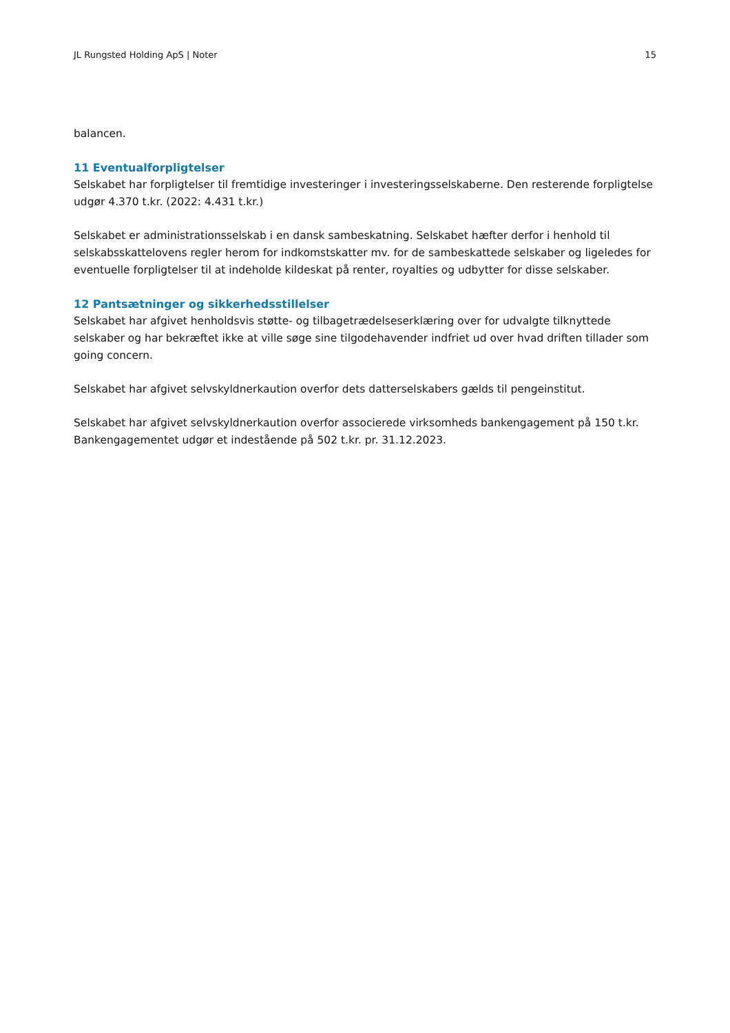JL Rungsted Holding ApS | Noter 15
balancen.
11 Eventualforpligtelser
Selskabet har forpligtelser til fremtidige investeringer i investeringsselskaberne. Den resterende forpligtelse udgør 4.370 t.kr. (2022: 4.431 t.kr.)
Selskabet er administrationsselskab i en dansk sambeskatning. Selskabet hæfter derfor i henhold til selskabsskattelovens regler herom for indkomstskatter mv. for de sambeskattede selskaber og ligeledes for eventuelle forpligtelser til at indeholde kildeskat på renter, royalties og udbytter for disse selskaber.
12 Pantsætninger og sikkerhedsstillelser
Selskabet har afgivet henholdsvis støtte- og tilbagetrædelseserklæring over for udvalgte tilknyttede selskaber og har bekræftet ikke at ville søge sine tilgodehavender indfriet ud over hvad driften tillader som going concern.
Selskabet har afgivet selvskyldnerkaution overfor dets datterselskabers gælds til pengeinstitut.
Selskabet har afgivet selvskyldnerkaution overfor associerede virksomheds bankengagement på 150 t.kr. Bankengagementet udgør et indestående på 502 t.kr. pr. 31.12.2023.